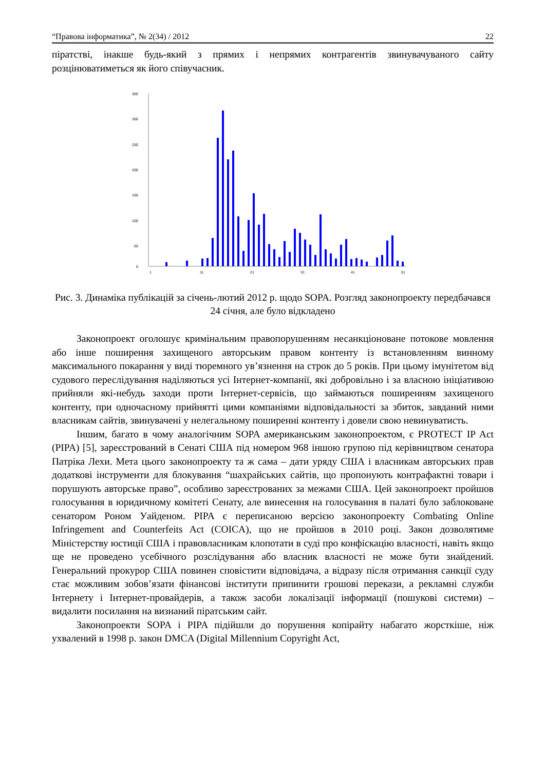“Правова інформатика”, № 2(34) / 2012 22
піратстві, інакше будь-який з прямих і непрямих контрагентів звинувачуваного сайту розцінюватиметься як його співучасник.
350
300
250
200
150
100
50
0
1
11
21
31
41
51
Рис. 3. Динаміка публікацій за січень-лютий 2012 р. щодо SOPA. Розгляд законопроекту передбачався 24 січня, але було відкладено
Законопроект оголошує кримінальним правопорушенням несанкціоноване потокове мовлення або інше поширення захищеного авторським правом контенту із встановленням винному максимального покарання у виді тюремного ув’язнення на строк до 5 років. При цьому імунітетом від судового переслідування наділяються усі Інтернет-компанії, які добровільно і за власною ініціативою прийняли які-небудь заходи проти Інтернет-сервісів, що займаються поширенням захищеного контенту, при одночасному прийнятті цими компаніями відповідальності за збиток, завданий ними власникам сайтів, звинувачені у нелегальному поширенні контенту і довели свою невинуватисть.
Іншим, багато в чому аналогічним SOPA американським законопроектом, є PROTECT IP Act (PIPA) [5], зареєстрований в Сенаті США під номером 968 іншою групою під керівництвом сенатора Патріка Лехи. Мета цього законопроекту та ж сама – дати уряду США і власникам авторських прав додаткові інструменти для блокування “шахрайських сайтів, що пропонують контрафактні товари і порушують авторське право”, особливо зареєстрованих за межами США. Цей законопроект пройшов голосування в юридичному комітеті Сенату, але винесення на голосування в палаті було заблоковане сенатором Роном Уайденом. PIPA є переписаною версією законопроекту Combating Online Infringement and Counterfeits Act (COICA), що не пройшов в 2010 році. Закон дозволятиме Міністерству юстиції США і правовласникам клопотати в суді про конфіскацію власності, навіть якщо ще не проведено усебічного розслідування або власник власності не може бути знайдений. Генеральний прокурор США повинен сповістити відповідача, а відразу після отримання санкції суду стає можливим зобов’язати фінансові інститути припинити грошові перекази, а рекламні служби Інтернету і Інтернет-провайдерів, а також засоби локалізації інформації (пошукові системи) – видалити посилання на визнаний піратським сайт.
Законопроекти SOPA і PIPA підійшли до порушення копірайту набагато жорсткіше, ніж ухвалений в 1998 р. закон DMCA (Digital Millennium Copyright Act,